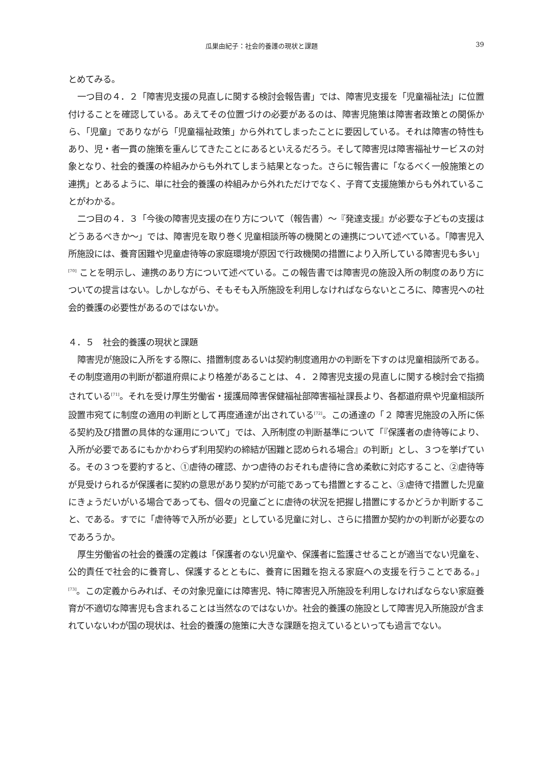瓜巣由紀子：社会的養護の現状と課題 39
とめてみる。
一つ目の４．２「障害児支援の見直しに関する検討会報告書」では、障害児支援を「児童福祉法」に位置付けることを確認している。あえてその位置づけの必要があるのは、障害児施策は障害者政策との関係から、「児童」でありながら「児童福祉政策」から外れてしまったことに要因している。それは障害の特性もあり、児・者一貫の施策を重んじてきたことにあるといえるだろう。そして障害児は障害福祉サービスの対象となり、社会的養護の枠組みからも外れてしまう結果となった。さらに報告書に「なるべく一般施策との連携」とあるように、単に社会的養護の枠組みから外れただけでなく、子育て支援施策からも外れていることがわかる。
二つ目の４．３「今後の障害児支援の在り方について（報告書）～『発達支援』が必要な子どもの支援はどうあるべきか～」では、障害児を取り巻く児童相談所等の機関との連携について述べている。「障害児入所施設には、養育困難や児童虐待等の家庭環境が原因で行政機関の措置により入所している障害児も多い」<sup>[70]</sup> ことを明示し、連携のあり方について述べている。この報告書では障害児の施設入所の制度のあり方についての提言はない。しかしながら、そもそも入所施設を利用しなければならないところに、障害児への社会的養護の必要性があるのではないか。
４．５　社会的養護の現状と課題
障害児が施設に入所をする際に、措置制度あるいは契約制度適用かの判断を下すのは児童相談所である。その制度適用の判断が都道府県により格差があることは、４．２障害児支援の見直しに関する検討会で指摘されている<sup>[71]</sup>。それを受け厚生労働省・援護局障害保健福祉部障害福祉課長より、各都道府県や児童相談所設置市宛てに制度の適用の判断として再度通達が出されている<sup>[72]</sup>。この通達の「２ 障害児施設の入所に係る契約及び措置の具体的な運用について」では、入所制度の判断基準について「『保護者の虐待等により、入所が必要であるにもかかわらず利用契約の締結が困難と認められる場合』の判断」とし、３つを挙げている。その３つを要約すると、①虐待の確認、かつ虐待のおそれも虐待に含め柔軟に対応すること、②虐待等が見受けられるが保護者に契約の意思があり契約が可能であっても措置とすること、③虐待で措置した児童にきょうだいがいる場合であっても、個々の児童ごとに虐待の状況を把握し措置にするかどうか判断すること、である。すでに「虐待等で入所が必要」としている児童に対し、さらに措置か契約かの判断が必要なのであろうか。
厚生労働省の社会的養護の定義は「保護者のない児童や、保護者に監護させることが適当でない児童を、公的責任で社会的に養育し、保護するとともに、養育に困難を抱える家庭への支援を行うことである。」<sup>[73]</sup>。この定義からみれば、その対象児童には障害児、特に障害児入所施設を利用しなければならない家庭養育が不適切な障害児も含まれることは当然なのではないか。社会的養護の施設として障害児入所施設が含まれていないわが国の現状は、社会的養護の施策に大きな課題を抱えているといっても過言でない。